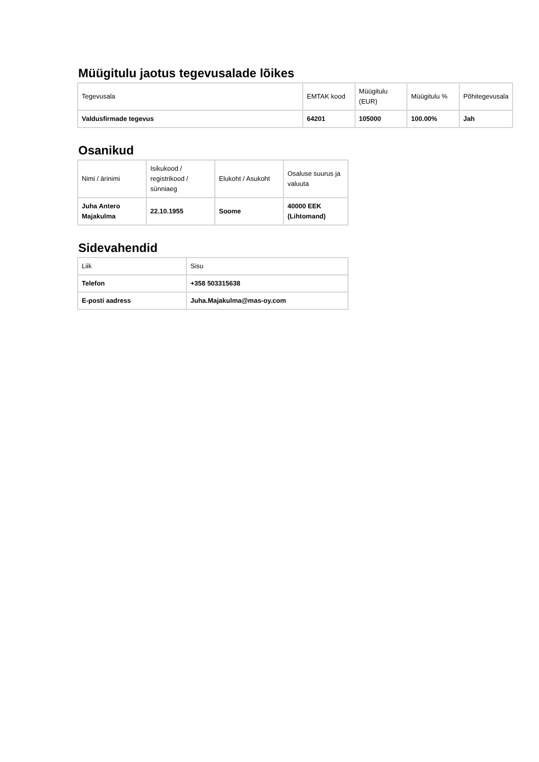Müügitulu jaotus tegevusalade lõikes
| Tegevusala | EMTAK kood | Müügitulu (EUR) | Müügitulu % | Põhitegevusala |
| Valdusfirmade tegevus | 64201 | 105000 | 100.00% | Jah |
Osanikud
| Nimi / ärinimi | Isikukood / registrikood / sünniaeg | Elukoht / Asukoht | Osaluse suurus ja valuuta |
| Juha Antero Majakulma | 22.10.1955 | Soome | 40000 EEK (Lihtomand) |
Sidevahendid
| Liik | Sisu |
| Telefon | +358 503315638 |
| E-posti aadress | Juha.Majakulma@mas-oy.com |